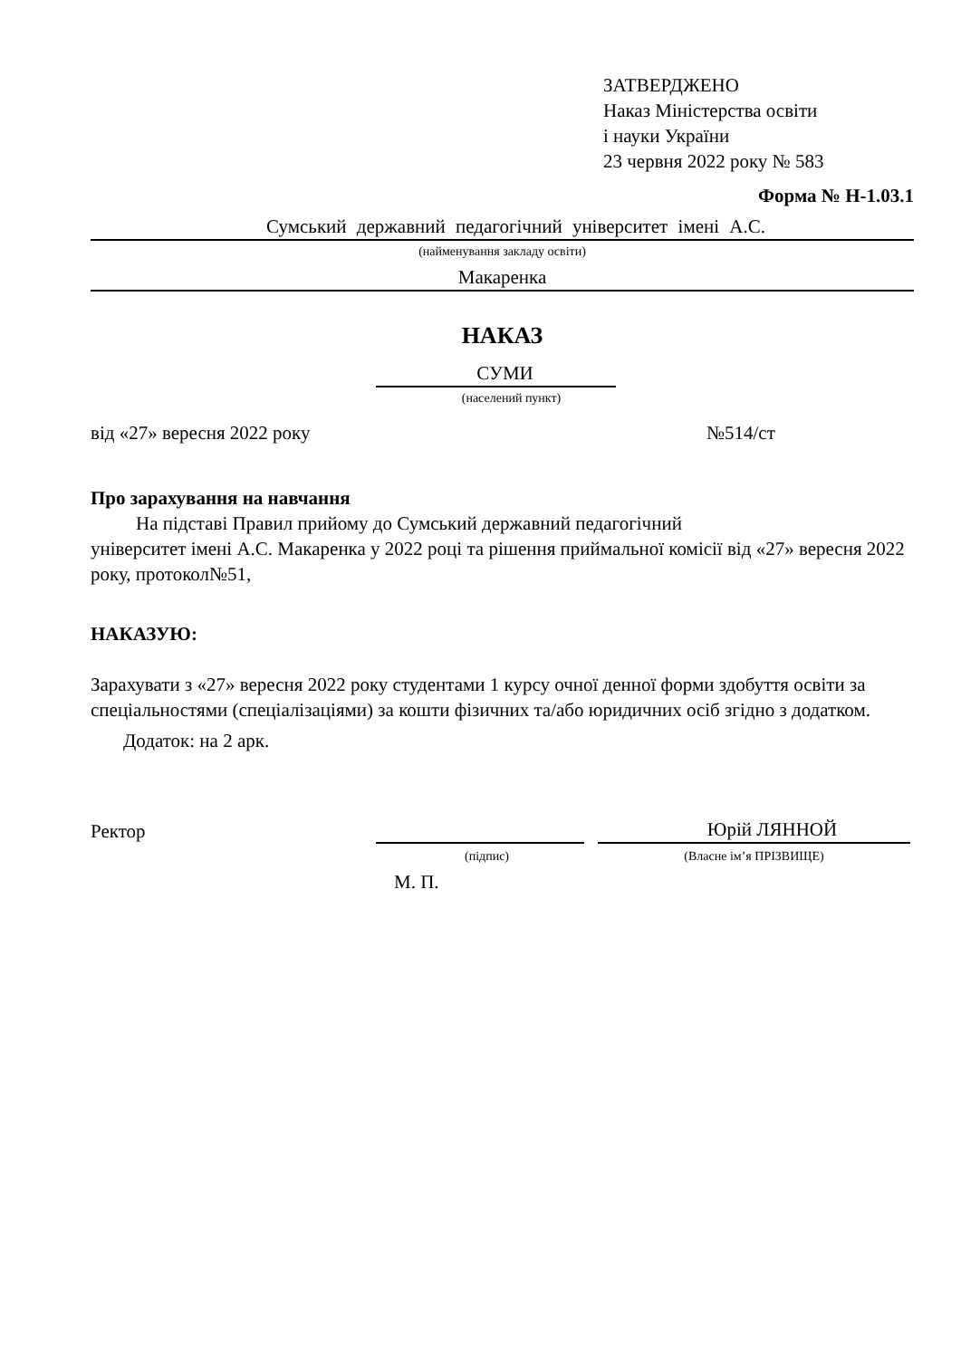ЗАТВЕРДЖЕНО
Наказ Міністерства освіти
і науки України
23 червня 2022 року № 583
Форма № Н-1.03.1
Сумський державний педагогічний університет імені А.С.
(найменування закладу освіти)
Макаренка
НАКАЗ
СУМИ
(населений пункт)
від «27» вересня 2022 року №514/ст
Про зарахування на навчання
На підставі Правил прийому до Сумський державний педагогічний
університет імені А.С. Макаренка у 2022 році та рішення приймальної комісії від «27» вересня 2022 року, протокол№51,
НАКАЗУЮ:
Зарахувати з «27» вересня 2022 року студентами 1 курсу очної денної форми здобуття освіти за спеціальностями (спеціалізаціями) за кошти фізичних та/або юридичних осіб згідно з додатком.
Додаток: на 2 арк.
Ректор Юрій ЛЯННОЙ
(підпис) (Власне ім’я ПРІЗВИЩЕ)
М. П.